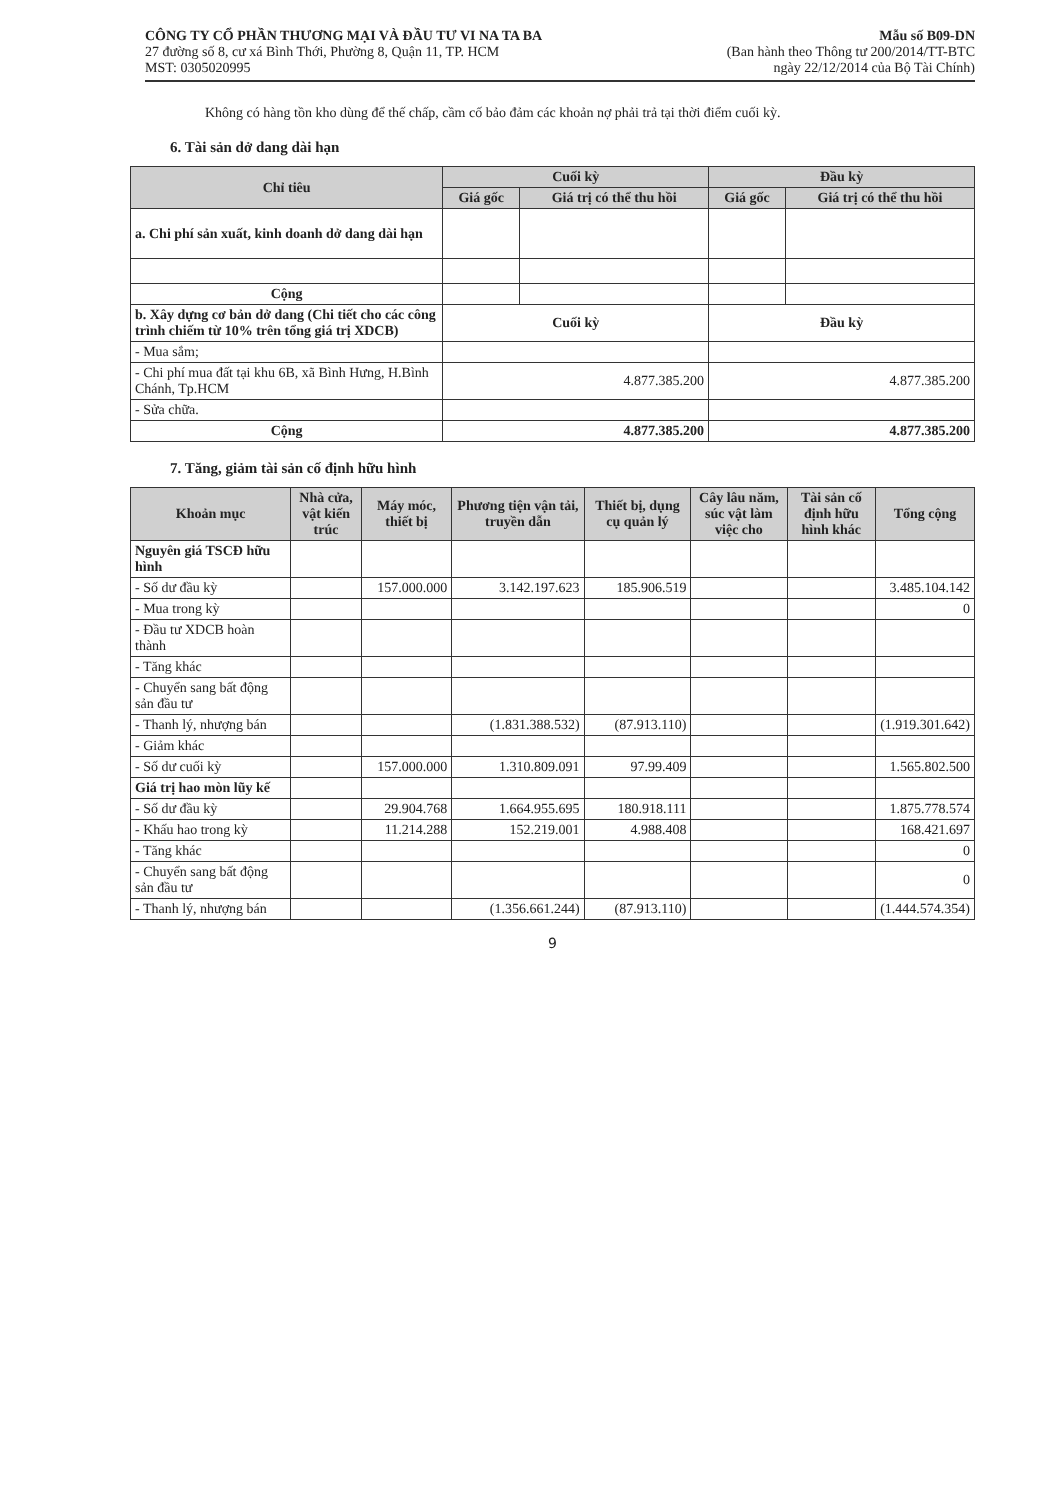CÔNG TY CỔ PHẦN THƯƠNG MẠI VÀ ĐẦU TƯ VI NA TA BA
27 đường số 8, cư xá Bình Thới, Phường 8, Quận 11, TP. HCM
MST: 0305020995
Mẫu số B09-DN
(Ban hành theo Thông tư 200/2014/TT-BTC
ngày 22/12/2014 của Bộ Tài Chính)
Không có hàng tồn kho dùng để thế chấp, cầm cố bảo đảm các khoản nợ phải trả tại thời điểm cuối kỳ.
6. Tài sản dở dang dài hạn
| Chỉ tiêu | Cuối kỳ | | Đầu kỳ | |
| --- | --- | --- | --- | --- |
| | Giá gốc | Giá trị có thể thu hồi | Giá gốc | Giá trị có thể thu hồi |
| a. Chi phí sản xuất, kinh doanh dở dang dài hạn | | | | |
| Cộng | | | | |
| b. Xây dựng cơ bản dở dang (Chi tiết cho các công trình chiếm từ 10% trên tổng giá trị XDCB) | Cuối kỳ | | Đầu kỳ | |
| - Mua sắm; | | | | |
| - Chi phí mua đất tại khu 6B, xã Bình Hưng, H.Bình Chánh, Tp.HCM | 4.877.385.200 | | 4.877.385.200 | |
| - Sửa chữa. | | | | |
| Cộng | 4.877.385.200 | | 4.877.385.200 | |
7. Tăng, giảm tài sản cố định hữu hình
| Khoản mục | Nhà cửa, vật kiến trúc | Máy móc, thiết bị | Phương tiện vận tải, truyền dẫn | Thiết bị, dụng cụ quản lý | Cây lâu năm, súc vật làm việc cho | Tài sản cố định hữu hình khác | Tổng cộng |
| --- | --- | --- | --- | --- | --- | --- | --- |
| Nguyên giá TSCĐ hữu hình | | | | | | | |
| - Số dư đầu kỳ | | 157.000.000 | 3.142.197.623 | 185.906.519 | | | 3.485.104.142 |
| - Mua trong kỳ | | | | | | | 0 |
| - Đầu tư XDCB hoàn thành | | | | | | | |
| - Tăng khác | | | | | | | |
| - Chuyển sang bất động sản đầu tư | | | | | | | |
| - Thanh lý, nhượng bán | | | (1.831.388.532) | (87.913.110) | | | (1.919.301.642) |
| - Giảm khác | | | | | | | |
| - Số dư cuối kỳ | | 157.000.000 | 1.310.809.091 | 97.99.409 | | | 1.565.802.500 |
| Giá trị hao mòn lũy kế | | | | | | | |
| - Số dư đầu kỳ | | 29.904.768 | 1.664.955.695 | 180.918.111 | | | 1.875.778.574 |
| - Khấu hao trong kỳ | | 11.214.288 | 152.219.001 | 4.988.408 | | | 168.421.697 |
| - Tăng khác | | | | | | | 0 |
| - Chuyển sang bất động sản đầu tư | | | | | | | 0 |
| - Thanh lý, nhượng bán | | | (1.356.661.244) | (87.913.110) | | | (1.444.574.354) |
9